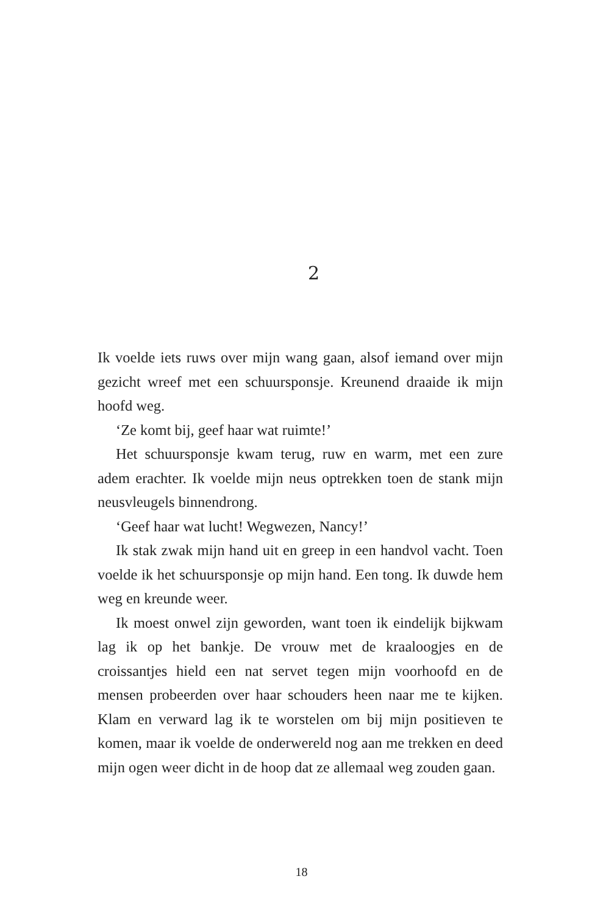2
Ik voelde iets ruws over mijn wang gaan, alsof iemand over mijn gezicht wreef met een schuursponsje. Kreunend draaide ik mijn hoofd weg.
‘Ze komt bij, geef haar wat ruimte!’
Het schuursponsje kwam terug, ruw en warm, met een zure adem erachter. Ik voelde mijn neus optrekken toen de stank mijn neusvleugels binnendrong.
‘Geef haar wat lucht! Wegwezen, Nancy!’
Ik stak zwak mijn hand uit en greep in een handvol vacht. Toen voelde ik het schuursponsje op mijn hand. Een tong. Ik duwde hem weg en kreunde weer.
Ik moest onwel zijn geworden, want toen ik eindelijk bijkwam lag ik op het bankje. De vrouw met de kraaloogjes en de croissantjes hield een nat servet tegen mijn voorhoofd en de mensen probeerden over haar schouders heen naar me te kijken. Klam en verward lag ik te worstelen om bij mijn positieven te komen, maar ik voelde de onderwereld nog aan me trekken en deed mijn ogen weer dicht in de hoop dat ze allemaal weg zouden gaan.
18